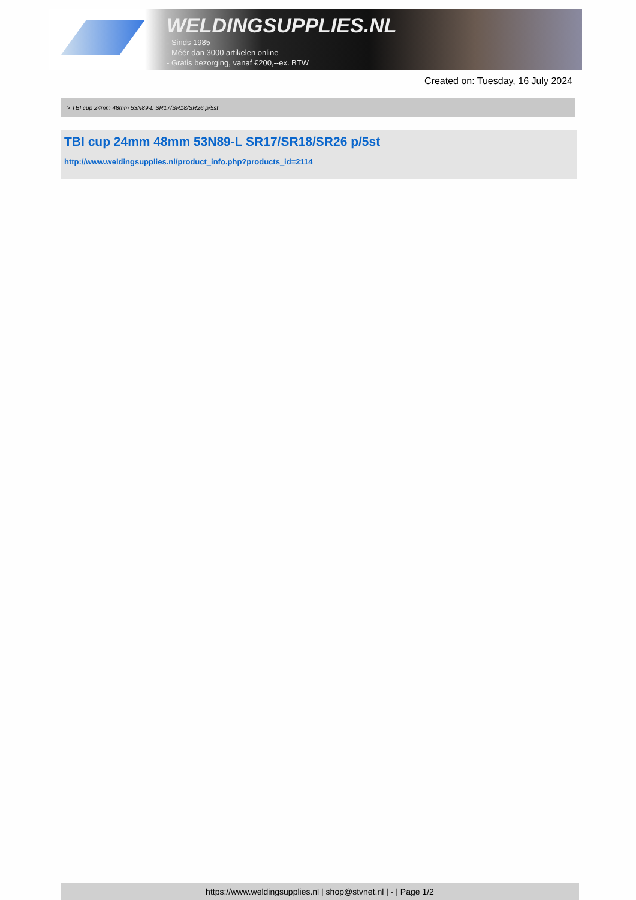WELDINGSUPPLIES.NL
- Sinds 1985
- Méér dan 3000 artikelen online
- Gratis bezorging, vanaf €200,--ex. BTW
Created on: Tuesday, 16 July 2024
> TBI cup 24mm 48mm 53N89-L SR17/SR18/SR26 p/5st
TBI cup 24mm 48mm 53N89-L SR17/SR18/SR26 p/5st
http://www.weldingsupplies.nl/product_info.php?products_id=2114
https://www.weldingsupplies.nl | shop@stvnet.nl | - | Page 1/2